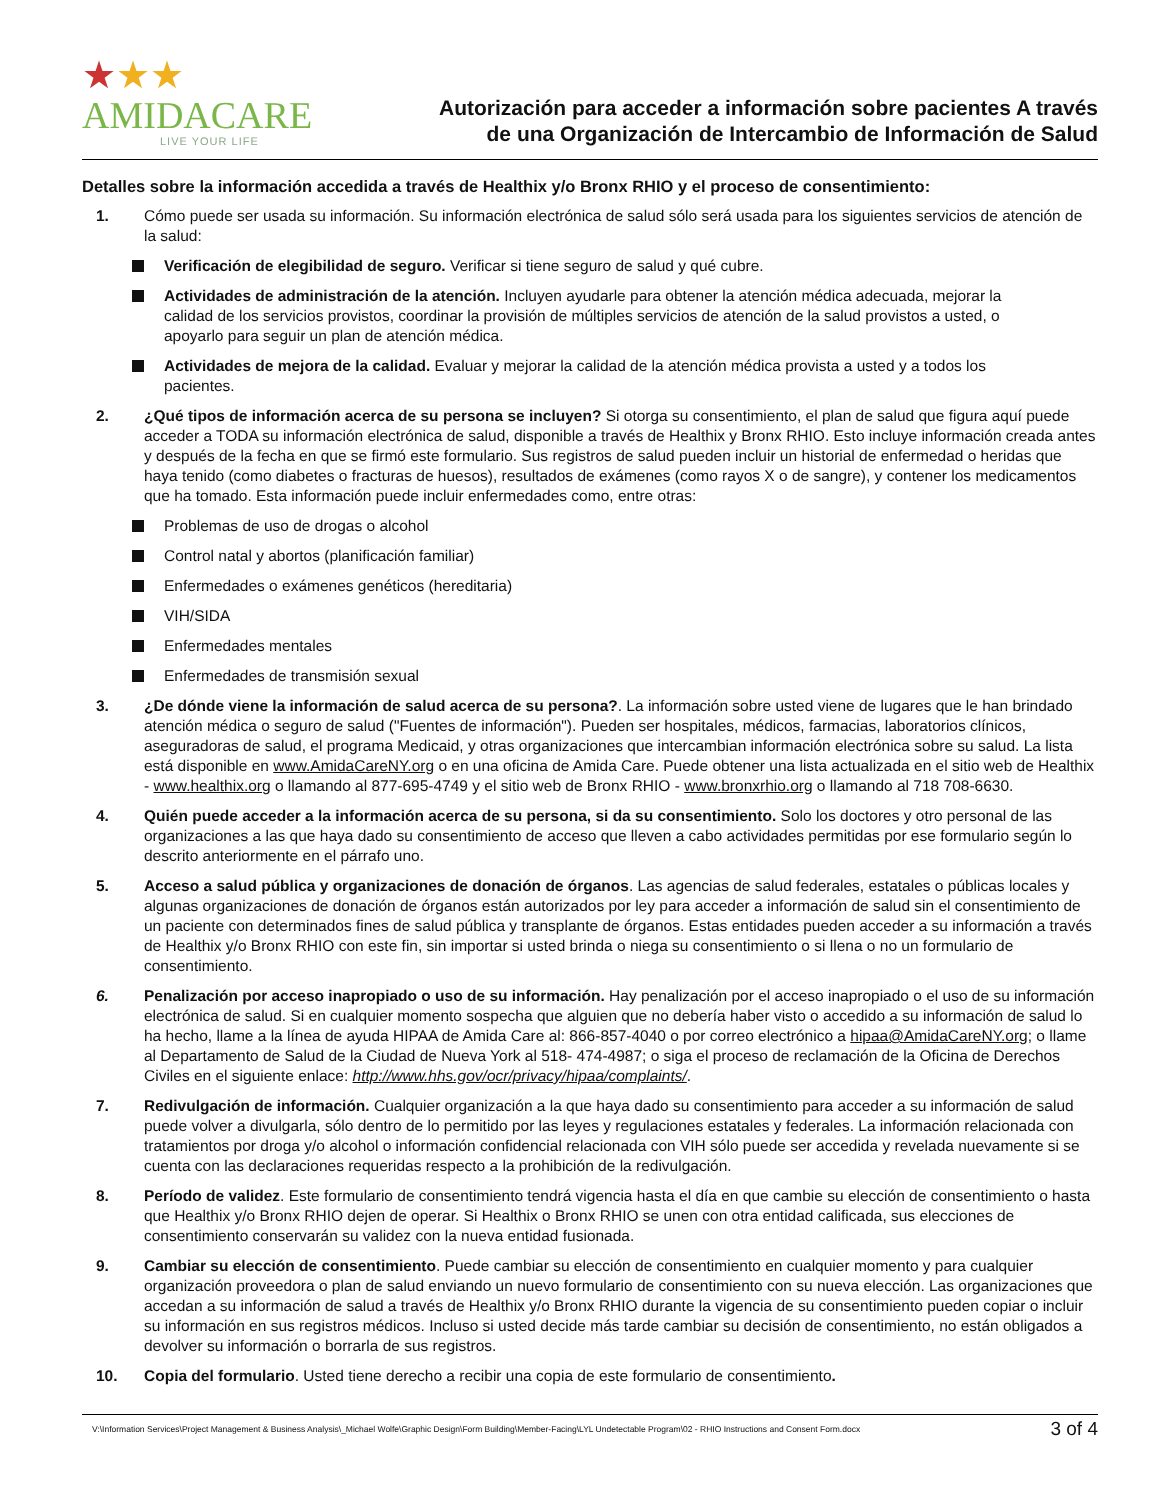★★★
AMIDACARE
LIVE YOUR LIFE
Autorización para acceder a información sobre pacientes A través
de una Organización de Intercambio de Información de Salud
Detalles sobre la información accedida a través de Healthix y/o Bronx RHIO y el proceso de consentimiento:
1. Cómo puede ser usada su información. Su información electrónica de salud sólo será usada para los siguientes servicios de atención de la salud:
Verificación de elegibilidad de seguro. Verificar si tiene seguro de salud y qué cubre.
Actividades de administración de la atención. Incluyen ayudarle para obtener la atención médica adecuada, mejorar la calidad de los servicios provistos, coordinar la provisión de múltiples servicios de atención de la salud provistos a usted, o apoyarlo para seguir un plan de atención médica.
Actividades de mejora de la calidad. Evaluar y mejorar la calidad de la atención médica provista a usted y a todos los pacientes.
2. ¿Qué tipos de información acerca de su persona se incluyen? Si otorga su consentimiento, el plan de salud que figura aquí puede acceder a TODA su información electrónica de salud, disponible a través de Healthix y Bronx RHIO. Esto incluye información creada antes y después de la fecha en que se firmó este formulario. Sus registros de salud pueden incluir un historial de enfermedad o heridas que haya tenido (como diabetes o fracturas de huesos), resultados de exámenes (como rayos X o de sangre), y contener los medicamentos que ha tomado. Esta información puede incluir enfermedades como, entre otras:
Problemas de uso de drogas o alcohol
Control natal y abortos (planificación familiar)
Enfermedades o exámenes genéticos (hereditaria)
VIH/SIDA
Enfermedades mentales
Enfermedades de transmisión sexual
3. ¿De dónde viene la información de salud acerca de su persona?. La información sobre usted viene de lugares que le han brindado atención médica o seguro de salud ("Fuentes de información"). Pueden ser hospitales, médicos, farmacias, laboratorios clínicos, aseguradoras de salud, el programa Medicaid, y otras organizaciones que intercambian información electrónica sobre su salud. La lista está disponible en www.AmidaCareNY.org o en una oficina de Amida Care. Puede obtener una lista actualizada en el sitio web de Healthix - www.healthix.org o llamando al 877-695-4749 y el sitio web de Bronx RHIO - www.bronxrhio.org o llamando al 718 708-6630.
4. Quién puede acceder a la información acerca de su persona, si da su consentimiento. Solo los doctores y otro personal de las organizaciones a las que haya dado su consentimiento de acceso que lleven a cabo actividades permitidas por ese formulario según lo descrito anteriormente en el párrafo uno.
5. Acceso a salud pública y organizaciones de donación de órganos. Las agencias de salud federales, estatales o públicas locales y algunas organizaciones de donación de órganos están autorizados por ley para acceder a información de salud sin el consentimiento de un paciente con determinados fines de salud pública y transplante de órganos. Estas entidades pueden acceder a su información a través de Healthix y/o Bronx RHIO con este fin, sin importar si usted brinda o niega su consentimiento o si llena o no un formulario de consentimiento.
6. Penalización por acceso inapropiado o uso de su información. Hay penalización por el acceso inapropiado o el uso de su información electrónica de salud. Si en cualquier momento sospecha que alguien que no debería haber visto o accedido a su información de salud lo ha hecho, llame a la línea de ayuda HIPAA de Amida Care al: 866-857-4040 o por correo electrónico a hipaa@AmidaCareNY.org; o llame al Departamento de Salud de la Ciudad de Nueva York al 518- 474-4987; o siga el proceso de reclamación de la Oficina de Derechos Civiles en el siguiente enlace: http://www.hhs.gov/ocr/privacy/hipaa/complaints/.
7. Redivulgación de información. Cualquier organización a la que haya dado su consentimiento para acceder a su información de salud puede volver a divulgarla, sólo dentro de lo permitido por las leyes y regulaciones estatales y federales. La información relacionada con tratamientos por droga y/o alcohol o información confidencial relacionada con VIH sólo puede ser accedida y revelada nuevamente si se cuenta con las declaraciones requeridas respecto a la prohibición de la redivulgación.
8. Período de validez. Este formulario de consentimiento tendrá vigencia hasta el día en que cambie su elección de consentimiento o hasta que Healthix y/o Bronx RHIO dejen de operar. Si Healthix o Bronx RHIO se unen con otra entidad calificada, sus elecciones de consentimiento conservarán su validez con la nueva entidad fusionada.
9. Cambiar su elección de consentimiento. Puede cambiar su elección de consentimiento en cualquier momento y para cualquier organización proveedora o plan de salud enviando un nuevo formulario de consentimiento con su nueva elección. Las organizaciones que accedan a su información de salud a través de Healthix y/o Bronx RHIO durante la vigencia de su consentimiento pueden copiar o incluir su información en sus registros médicos. Incluso si usted decide más tarde cambiar su decisión de consentimiento, no están obligados a devolver su información o borrarla de sus registros.
10. Copia del formulario. Usted tiene derecho a recibir una copia de este formulario de consentimiento.
V:\Information Services\Project Management & Business Analysis\_Michael Wolfe\Graphic Design\Form Building\Member-Facing\LYL Undetectable Program\02 - RHIO Instructions and Consent Form.docx 3 of 4